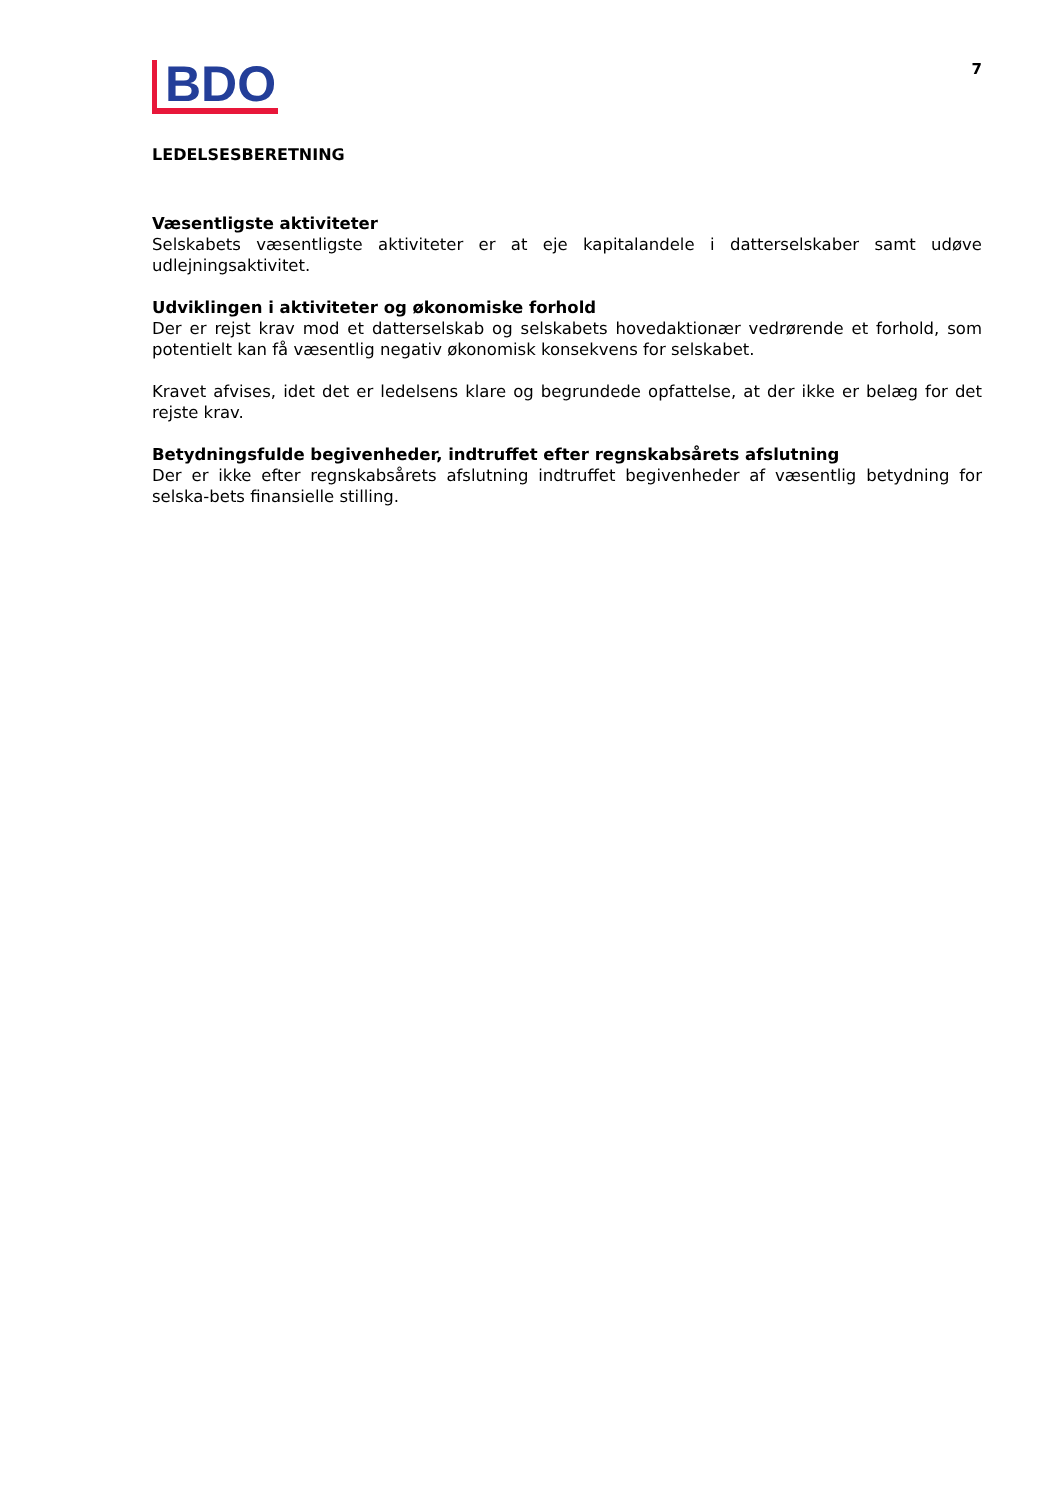BDO
7
LEDELSESBERETNING
Væsentligste aktiviteter
Selskabets væsentligste aktiviteter er at eje kapitalandele i datterselskaber samt udøve udlejningsaktivitet.
Udviklingen i aktiviteter og økonomiske forhold
Der er rejst krav mod et datterselskab og selskabets hovedaktionær vedrørende et forhold, som potentielt kan få væsentlig negativ økonomisk konsekvens for selskabet.
Kravet afvises, idet det er ledelsens klare og begrundede opfattelse, at der ikke er belæg for det rejste krav.
Betydningsfulde begivenheder, indtruffet efter regnskabsårets afslutning
Der er ikke efter regnskabsårets afslutning indtruffet begivenheder af væsentlig betydning for selska-bets finansielle stilling.